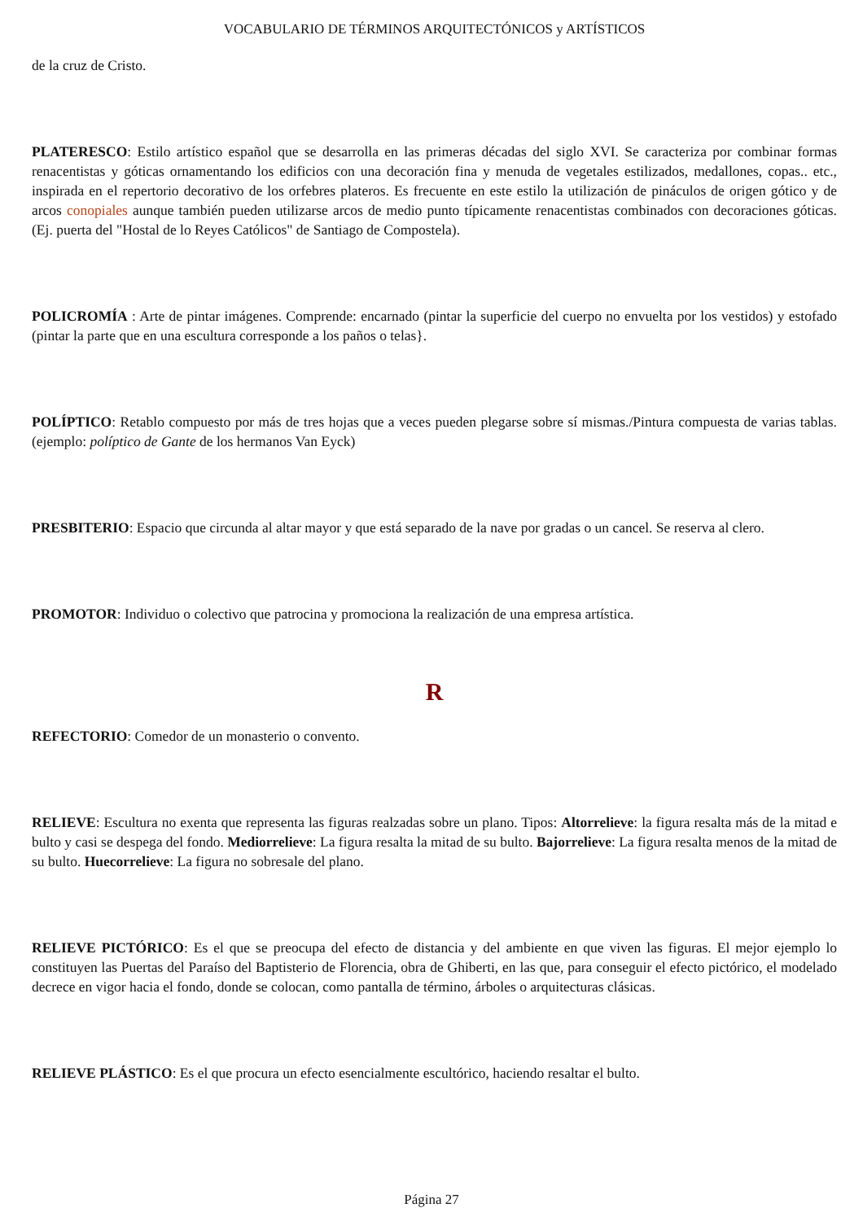VOCABULARIO DE TÉRMINOS ARQUITECTÓNICOS y ARTÍSTICOS
de la cruz de Cristo.
PLATERESCO: Estilo artístico español que se desarrolla en las primeras décadas del siglo XVI. Se caracteriza por combinar formas renacentistas y góticas ornamentando los edificios con una decoración fina y menuda de vegetales estilizados, medallones, copas.. etc., inspirada en el repertorio decorativo de los orfebres plateros. Es frecuente en este estilo la utilización de pináculos de origen gótico y de arcos conopiales aunque también pueden utilizarse arcos de medio punto típicamente renacentistas combinados con decoraciones góticas. (Ej. puerta del "Hostal de lo Reyes Católicos" de Santiago de Compostela).
POLICROMÍA : Arte de pintar imágenes. Comprende: encarnado (pintar la superficie del cuerpo no envuelta por los vestidos) y estofado (pintar la parte que en una escultura corresponde a los paños o telas}.
POLÍPTICO: Retablo compuesto por más de tres hojas que a veces pueden plegarse sobre sí mismas./Pintura compuesta de varias tablas. (ejemplo: políptico de Gante de los hermanos Van Eyck)
PRESBITERIO: Espacio que circunda al altar mayor y que está separado de la nave por gradas o un cancel. Se reserva al clero.
PROMOTOR: Individuo o colectivo que patrocina y promociona la realización de una empresa artística.
R
REFECTORIO: Comedor de un monasterio o convento.
RELIEVE: Escultura no exenta que representa las figuras realzadas sobre un plano. Tipos: Altorrelieve: la figura resalta más de la mitad e bulto y casi se despega del fondo. Mediorrelieve: La figura resalta la mitad de su bulto. Bajorrelieve: La figura resalta menos de la mitad de su bulto. Huecorrelieve: La figura no sobresale del plano.
RELIEVE PICTÓRICO: Es el que se preocupa del efecto de distancia y del ambiente en que viven las figuras. El mejor ejemplo lo constituyen las Puertas del Paraíso del Baptisterio de Florencia, obra de Ghiberti, en las que, para conseguir el efecto pictórico, el modelado decrece en vigor hacia el fondo, donde se colocan, como pantalla de término, árboles o arquitecturas clásicas.
RELIEVE PLÁSTICO: Es el que procura un efecto esencialmente escultórico, haciendo resaltar el bulto.
Página 27